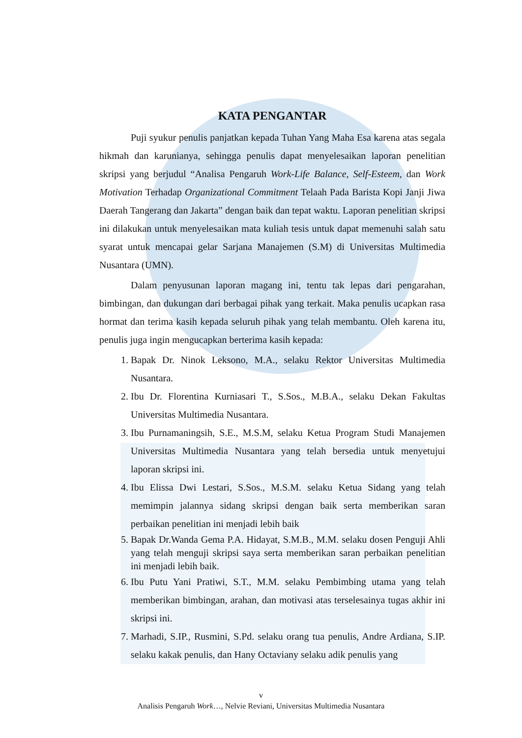KATA PENGANTAR
Puji syukur penulis panjatkan kepada Tuhan Yang Maha Esa karena atas segala hikmah dan karunianya, sehingga penulis dapat menyelesaikan laporan penelitian skripsi yang berjudul “Analisa Pengaruh Work-Life Balance, Self-Esteem, dan Work Motivation Terhadap Organizational Commitment Telaah Pada Barista Kopi Janji Jiwa Daerah Tangerang dan Jakarta” dengan baik dan tepat waktu. Laporan penelitian skripsi ini dilakukan untuk menyelesaikan mata kuliah tesis untuk dapat memenuhi salah satu syarat untuk mencapai gelar Sarjana Manajemen (S.M) di Universitas Multimedia Nusantara (UMN).
Dalam penyusunan laporan magang ini, tentu tak lepas dari pengarahan, bimbingan, dan dukungan dari berbagai pihak yang terkait. Maka penulis ucapkan rasa hormat dan terima kasih kepada seluruh pihak yang telah membantu. Oleh karena itu, penulis juga ingin mengucapkan berterima kasih kepada:
1. Bapak Dr. Ninok Leksono, M.A., selaku Rektor Universitas Multimedia Nusantara.
2. Ibu Dr. Florentina Kurniasari T., S.Sos., M.B.A., selaku Dekan Fakultas Universitas Multimedia Nusantara.
3. Ibu Purnamaningsih, S.E., M.S.M, selaku Ketua Program Studi Manajemen Universitas Multimedia Nusantara yang telah bersedia untuk menyetujui laporan skripsi ini.
4. Ibu Elissa Dwi Lestari, S.Sos., M.S.M. selaku Ketua Sidang yang telah memimpin jalannya sidang skripsi dengan baik serta memberikan saran perbaikan penelitian ini menjadi lebih baik
5. Bapak Dr.Wanda Gema P.A. Hidayat, S.M.B., M.M. selaku dosen Penguji Ahli yang telah menguji skripsi saya serta memberikan saran perbaikan penelitian ini menjadi lebih baik.
6. Ibu Putu Yani Pratiwi, S.T., M.M. selaku Pembimbing utama yang telah memberikan bimbingan, arahan, dan motivasi atas terselesainya tugas akhir ini skripsi ini.
7. Marhadi, S.IP., Rusmini, S.Pd. selaku orang tua penulis, Andre Ardiana, S.IP. selaku kakak penulis, dan Hany Octaviany selaku adik penulis yang
v
Analisis Pengaruh Work…, Nelvie Reviani, Universitas Multimedia Nusantara